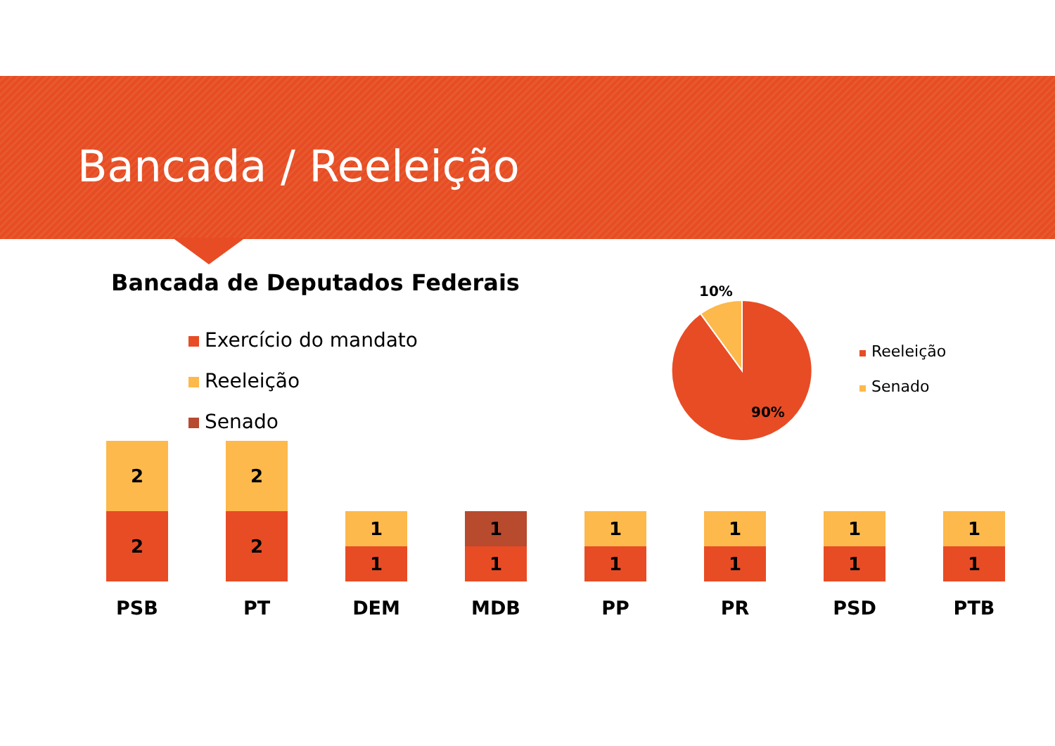Bancada / Reeleição
Bancada de Deputados Federais
Exercício do mandato
Reeleição
Senado
2
2
PSB
2
2
PT
1
1
DEM
1
1
MDB
1
1
PP
1
1
PR
1
1
PSD
1
1
PTB
10%
90%
Reeleição
Senado